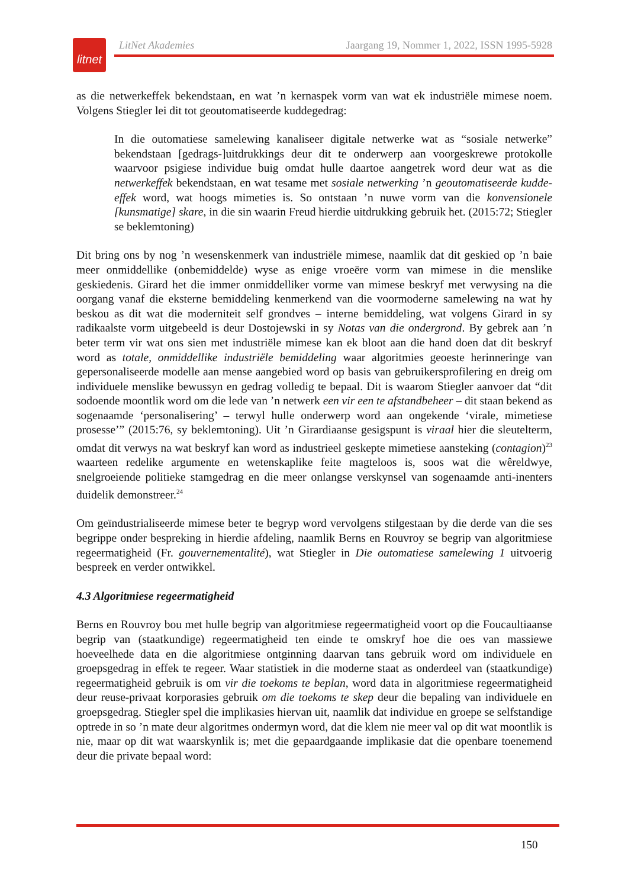litnet
LitNet Akademies Jaargang 19, Nommer 1, 2022, ISSN 1995-5928
as die netwerkeffek bekendstaan, en wat ’n kernaspek vorm van wat ek industriële mimese noem. Volgens Stiegler lei dit tot geoutomatiseerde kuddegedrag:
In die outomatiese samelewing kanaliseer digitale netwerke wat as “sosiale netwerke” bekendstaan [gedrags-]uitdrukkings deur dit te onderwerp aan voorgeskrewe protokolle waarvoor psigiese individue buig omdat hulle daartoe aangetrek word deur wat as die netwerkeffek bekendstaan, en wat tesame met sosiale netwerking ’n geoutomatiseerde kudde-effek word, wat hoogs mimeties is. So ontstaan ’n nuwe vorm van die konvensionele [kunsmatige] skare, in die sin waarin Freud hierdie uitdrukking gebruik het. (2015:72; Stiegler se beklemtoning)
Dit bring ons by nog ’n wesenskenmerk van industriële mimese, naamlik dat dit geskied op ’n baie meer onmiddellike (onbemiddelde) wyse as enige vroeëre vorm van mimese in die menslike geskiedenis. Girard het die immer onmiddelliker vorme van mimese beskryf met verwysing na die oorgang vanaf die eksterne bemiddeling kenmerkend van die voormoderne samelewing na wat hy beskou as dit wat die moderniteit self grondves – interne bemiddeling, wat volgens Girard in sy radikaalste vorm uitgebeeld is deur Dostojewski in sy Notas van die ondergrond. By gebrek aan ’n beter term vir wat ons sien met industriële mimese kan ek bloot aan die hand doen dat dit beskryf word as totale, onmiddellike industriële bemiddeling waar algoritmies geoeste herinneringe van gepersonaliseerde modelle aan mense aangebied word op basis van gebruikersprofilering en dreig om individuele menslike bewussyn en gedrag volledig te bepaal. Dit is waarom Stiegler aanvoer dat “dit sodoende moontlik word om die lede van ’n netwerk een vir een te afstandbeheer – dit staan bekend as sogenaamde ‘personalisering’ – terwyl hulle onderwerp word aan ongekende ‘virale, mimetiese prosesse’” (2015:76, sy beklemtoning). Uit ’n Girardiaanse gesigspunt is viraal hier die sleutelterm, omdat dit verwys na wat beskryf kan word as industrieel geskepte mimetiese aansteking (contagion)<sup>23</sup> waarteen redelike argumente en wetenskaplike feite magteloos is, soos wat die wêreldwye, snelgroeiende politieke stamgedrag en die meer onlangse verskynsel van sogenaamde anti-inenters duidelik demonstreer.<sup>24</sup>
Om geïndustrialiseerde mimese beter te begryp word vervolgens stilgestaan by die derde van die ses begrippe onder bespreking in hierdie afdeling, naamlik Berns en Rouvroy se begrip van algoritmiese regeermatigheid (Fr. gouvernementalité), wat Stiegler in Die outomatiese samelewing 1 uitvoerig bespreek en verder ontwikkel.
4.3 Algoritmiese regeermatigheid
Berns en Rouvroy bou met hulle begrip van algoritmiese regeermatigheid voort op die Foucaultiaanse begrip van (staatkundige) regeermatigheid ten einde te omskryf hoe die oes van massiewe hoeveelhede data en die algoritmiese ontginning daarvan tans gebruik word om individuele en groepsgedrag in effek te regeer. Waar statistiek in die moderne staat as onderdeel van (staatkundige) regeermatigheid gebruik is om vir die toekoms te beplan, word data in algoritmiese regeermatigheid deur reuse-privaat korporasies gebruik om die toekoms te skep deur die bepaling van individuele en groepsgedrag. Stiegler spel die implikasies hiervan uit, naamlik dat individue en groepe se selfstandige optrede in so ’n mate deur algoritmes ondermyn word, dat die klem nie meer val op dit wat moontlik is nie, maar op dit wat waarskynlik is; met die gepaardgaande implikasie dat die openbare toenemend deur die private bepaal word:
150